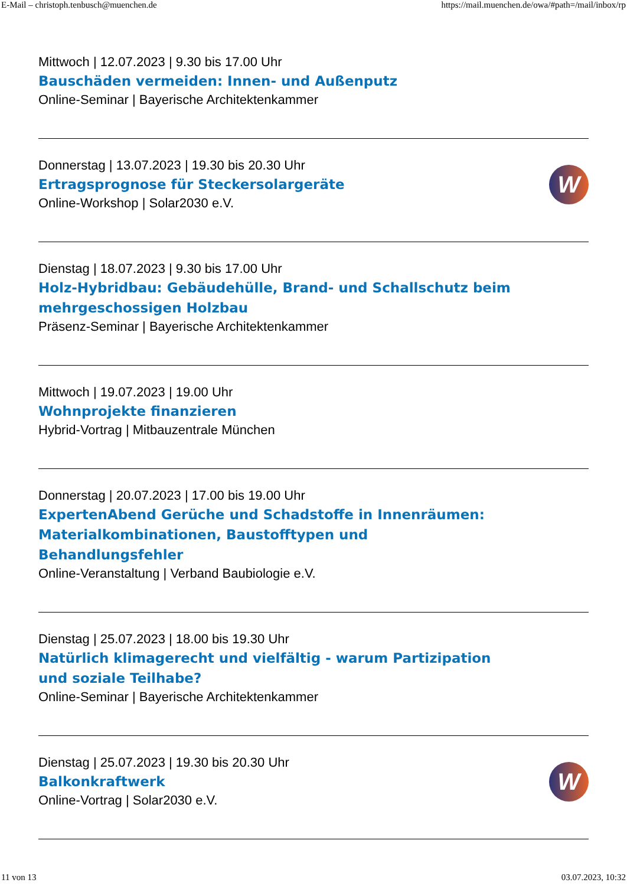E-Mail – christoph.tenbusch@muenchen.de https://mail.muenchen.de/owa/#path=/mail/inbox/rp
Mittwoch | 12.07.2023 | 9.30 bis 17.00 Uhr
Bauschäden vermeiden: Innen- und Außenputz
Online-Seminar | Bayerische Architektenkammer
Donnerstag | 13.07.2023 | 19.30 bis 20.30 Uhr
Ertragsprognose für Steckersolargeräte
Online-Workshop | Solar2030 e.V.
W
Dienstag | 18.07.2023 | 9.30 bis 17.00 Uhr
Holz-Hybridbau: Gebäudehülle, Brand- und Schallschutz beim mehrgeschossigen Holzbau
Präsenz-Seminar | Bayerische Architektenkammer
Mittwoch | 19.07.2023 | 19.00 Uhr
Wohnprojekte finanzieren
Hybrid-Vortrag | Mitbauzentrale München
Donnerstag | 20.07.2023 | 17.00 bis 19.00 Uhr
ExpertenAbend Gerüche und Schadstoffe in Innenräumen: Materialkombinationen, Baustofftypen und Behandlungsfehler
Online-Veranstaltung | Verband Baubiologie e.V.
Dienstag | 25.07.2023 | 18.00 bis 19.30 Uhr
Natürlich klimagerecht und vielfältig - warum Partizipation und soziale Teilhabe?
Online-Seminar | Bayerische Architektenkammer
Dienstag | 25.07.2023 | 19.30 bis 20.30 Uhr
Balkonkraftwerk
Online-Vortrag | Solar2030 e.V.
W
11 von 13 03.07.2023, 10:32